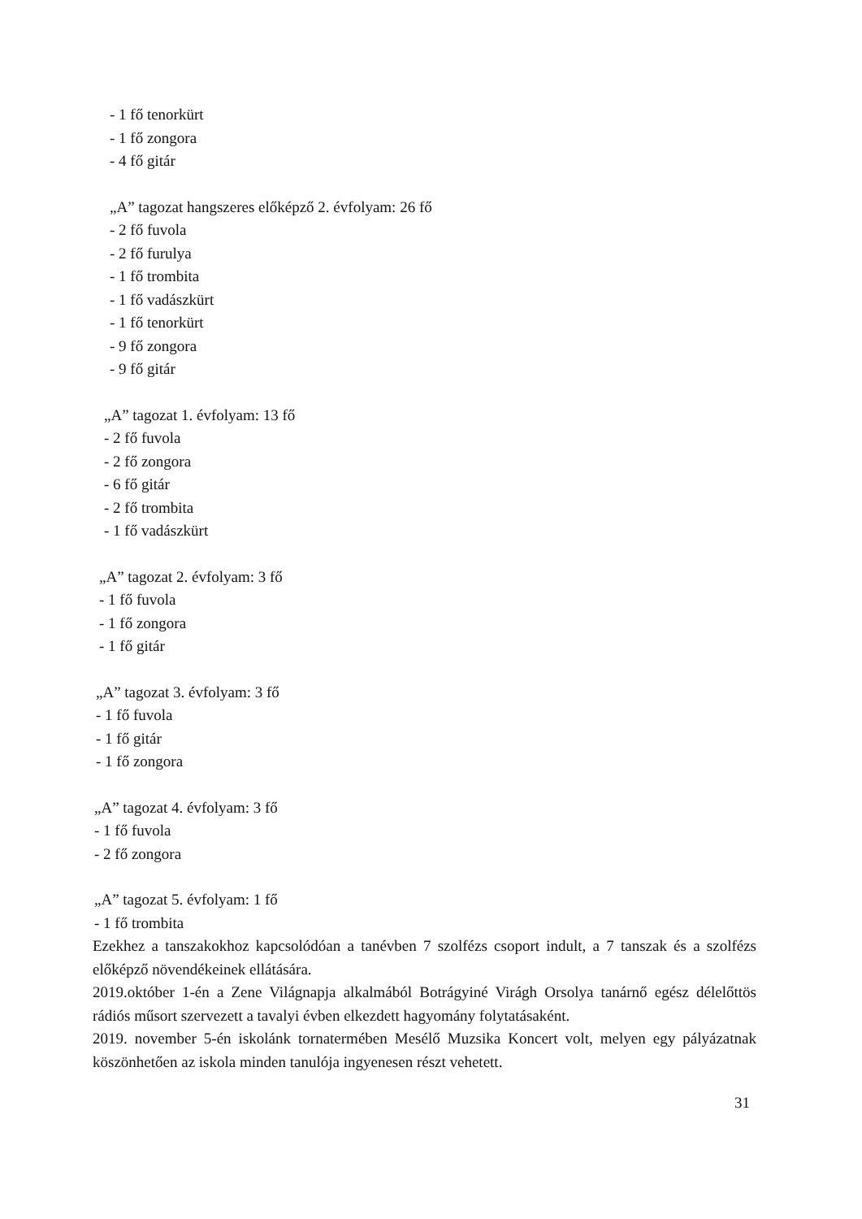- 1 fő tenorkürt
- 1 fő zongora
- 4 fő gitár
„A” tagozat hangszeres előképző 2. évfolyam: 26 fő
- 2 fő fuvola
- 2 fő furulya
- 1 fő trombita
- 1 fő vadászkürt
- 1 fő tenorkürt
- 9 fő zongora
- 9 fő gitár
„A” tagozat 1. évfolyam: 13 fő
- 2 fő fuvola
- 2 fő zongora
- 6 fő gitár
- 2 fő trombita
- 1 fő vadászkürt
„A” tagozat 2. évfolyam: 3 fő
- 1 fő fuvola
- 1 fő zongora
- 1 fő gitár
„A” tagozat 3. évfolyam: 3 fő
- 1 fő fuvola
- 1 fő gitár
- 1 fő zongora
„A” tagozat 4. évfolyam: 3 fő
- 1 fő fuvola
- 2 fő zongora
„A” tagozat 5. évfolyam: 1 fő
- 1 fő trombita
Ezekhez a tanszakokhoz kapcsolódóan a tanévben 7 szolfézs csoport indult, a 7 tanszak és a szolfézs előképző növendékeinek ellátására.
2019.október 1-én a Zene Világnapja alkalmából Botrágyiné Virágh Orsolya tanárnő egész délelőttös rádiós műsort szervezett a tavalyi évben elkezdett hagyomány folytatásaként.
2019. november 5-én iskolánk tornatermében Mesélő Muzsika Koncert volt, melyen egy pályázatnak köszönhetően az iskola minden tanulója ingyenesen részt vehetett.
31